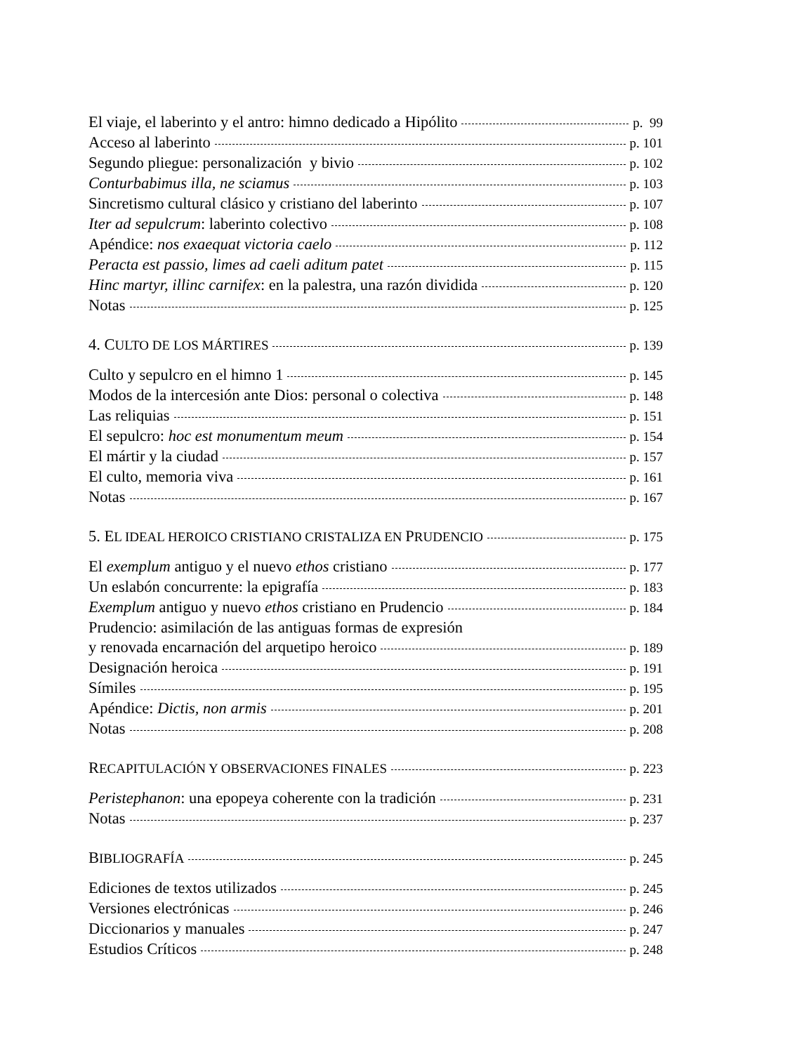El viaje, el laberinto y el antro: himno dedicado a Hipólito p. 99
Acceso al laberinto p. 101
Segundo pliegue: personalización y bivio p. 102
Conturbabimus illa, ne sciamus p. 103
Sincretismo cultural clásico y cristiano del laberinto p. 107
Iter ad sepulcrum: laberinto colectivo p. 108
Apéndice: nos exaequat victoria caelo p. 112
Peracta est passio, limes ad caeli aditum patet p. 115
Hinc martyr, illinc carnifex: en la palestra, una razón dividida p. 120
Notas p. 125
4. CULTO DE LOS MÁRTIRES p. 139
Culto y sepulcro en el himno 1 p. 145
Modos de la intercesión ante Dios: personal o colectiva p. 148
Las reliquias p. 151
El sepulcro: hoc est monumentum meum p. 154
El mártir y la ciudad p. 157
El culto, memoria viva p. 161
Notas p. 167
5. EL IDEAL HEROICO CRISTIANO CRISTALIZA EN PRUDENCIO p. 175
El exemplum antiguo y el nuevo ethos cristiano p. 177
Un eslabón concurrente: la epigrafía p. 183
Exemplum antiguo y nuevo ethos cristiano en Prudencio p. 184
Prudencio: asimilación de las antiguas formas de expresión
y renovada encarnación del arquetipo heroico p. 189
Designación heroica p. 191
Símiles p. 195
Apéndice: Dictis, non armis p. 201
Notas p. 208
RECAPITULACIÓN Y OBSERVACIONES FINALES p. 223
Peristephanon: una epopeya coherente con la tradición p. 231
Notas p. 237
BIBLIOGRAFÍA p. 245
Ediciones de textos utilizados p. 245
Versiones electrónicas p. 246
Diccionarios y manuales p. 247
Estudios Críticos p. 248